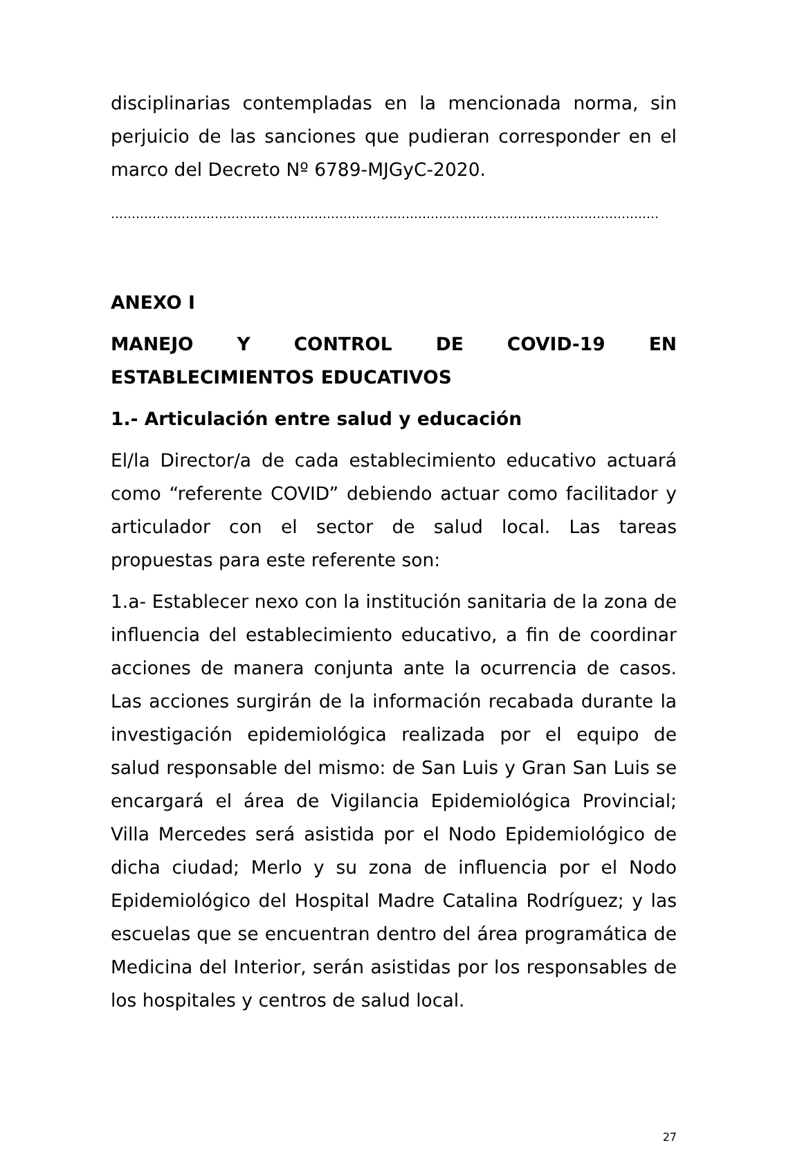disciplinarias contempladas en la mencionada norma, sin perjuicio de las sanciones que pudieran corresponder en el marco del Decreto Nº 6789-MJGyC-2020.
……………………………………………………………………………………………………………………
ANEXO I
MANEJO Y CONTROL DE COVID-19 EN ESTABLECIMIENTOS EDUCATIVOS
1.- Articulación entre salud y educación
El/la Director/a de cada establecimiento educativo actuará como “referente COVID” debiendo actuar como facilitador y articulador con el sector de salud local. Las tareas propuestas para este referente son:
1.a- Establecer nexo con la institución sanitaria de la zona de influencia del establecimiento educativo, a fin de coordinar acciones de manera conjunta ante la ocurrencia de casos. Las acciones surgirán de la información recabada durante la investigación epidemiológica realizada por el equipo de salud responsable del mismo: de San Luis y Gran San Luis se encargará el área de Vigilancia Epidemiológica Provincial; Villa Mercedes será asistida por el Nodo Epidemiológico de dicha ciudad; Merlo y su zona de influencia por el Nodo Epidemiológico del Hospital Madre Catalina Rodríguez; y las escuelas que se encuentran dentro del área programática de Medicina del Interior, serán asistidas por los responsables de los hospitales y centros de salud local.
27